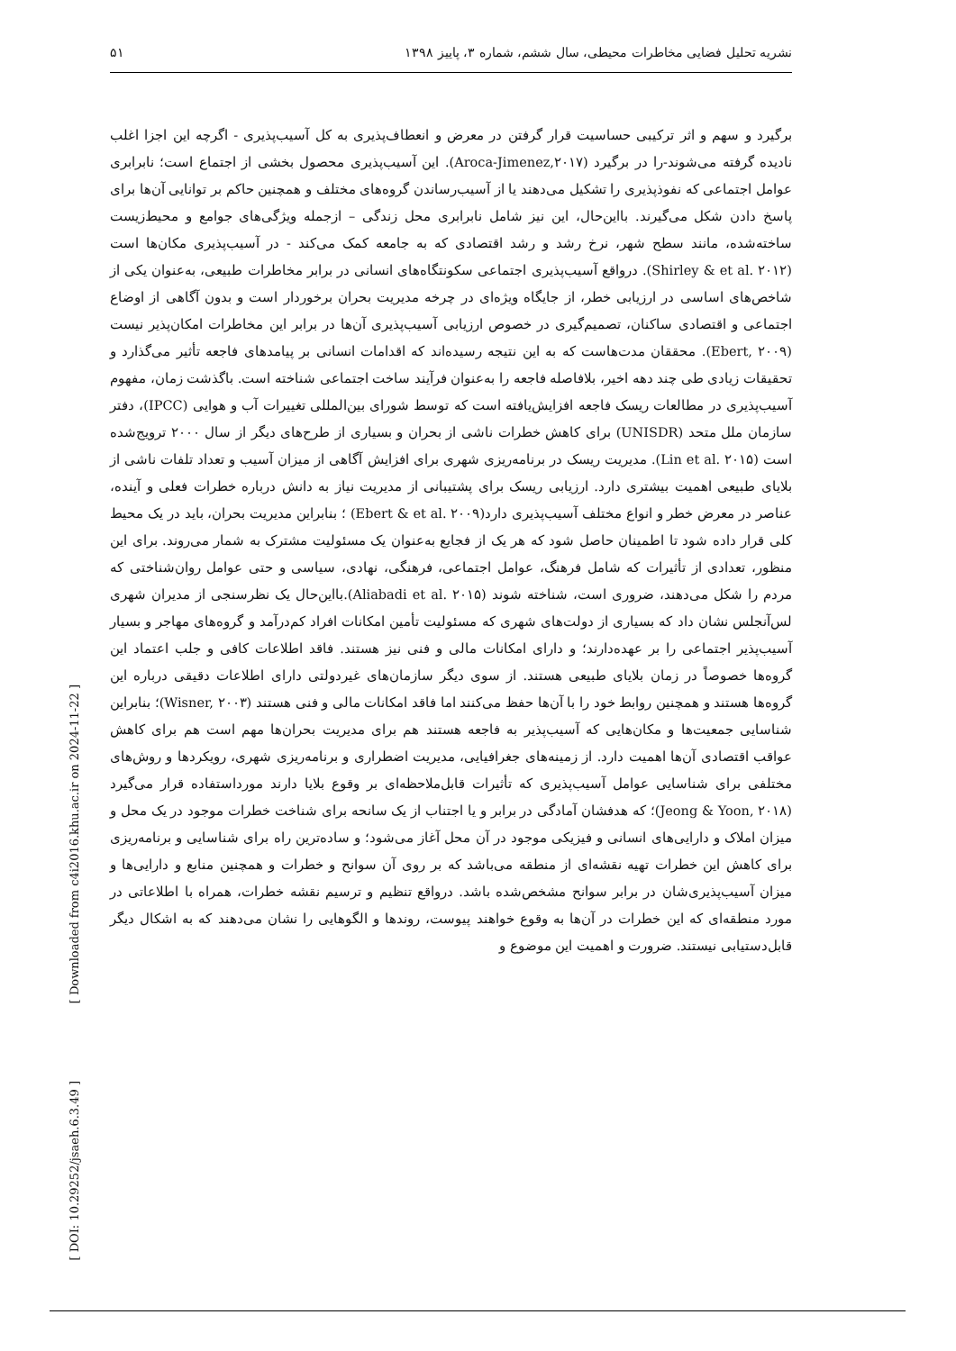نشریه تحلیل فضایی مخاطرات محیطی، سال ششم، شماره ۳، پاییز ۱۳۹۸ ۵۱
برگیرد و سهم و اثر ترکیبی حساسیت قرار گرفتن در معرض و انعطاف‌پذیری به کل آسیب‌پذیری - اگرچه این اجزا اغلب نادیده گرفته می‌شوند-را در برگیرد (Aroca-Jimenez,۲۰۱۷). این آسیب‌پذیری محصول بخشی از اجتماع است؛ نابرابری عوامل اجتماعی که نفوذپذیری را تشکیل می‌دهند یا از آسیب‌رساندن گروه‌های مختلف و همچنین حاکم بر توانایی آن‌ها برای پاسخ دادن شکل می‌گیرند. بااین‌حال، این نیز شامل نابرابری محل زندگی – ازجمله ویژگی‌های جوامع و محیط‌زیست ساخته‌شده، مانند سطح شهر، نرخ رشد و رشد اقتصادی که به جامعه کمک می‌کند - در آسیب‌پذیری مکان‌ها است (Shirley & et al. ۲۰۱۲). درواقع آسیب‌پذیری اجتماعی سکونتگاه‌های انسانی در برابر مخاطرات طبیعی، به‌عنوان یکی از شاخص‌های اساسی در ارزیابی خطر، از جایگاه ویژه‌ای در چرخه مدیریت بحران برخوردار است و بدون آگاهی از اوضاع اجتماعی و اقتصادی ساکنان، تصمیم‌گیری در خصوص ارزیابی آسیب‌پذیری آن‌ها در برابر این مخاطرات امکان‌پذیر نیست (Ebert, ۲۰۰۹). محققان مدت‌هاست که به این نتیجه رسیده‌اند که اقدامات انسانی بر پیامدهای فاجعه تأثیر می‌گذارد و تحقیقات زیادی طی چند دهه اخیر، بلافاصله فاجعه را به‌عنوان فرآیند ساخت اجتماعی شناخته است. باگذشت زمان، مفهوم آسیب‌پذیری در مطالعات ریسک فاجعه افزایش‌یافته است که توسط شورای بین‌المللی تغییرات آب و هوایی (IPCC)، دفتر سازمان ملل متحد (UNISDR) برای کاهش خطرات ناشی از بحران و بسیاری از طرح‌های دیگر از سال ۲۰۰۰ ترویج‌شده است (Lin et al. ۲۰۱۵). مدیریت ریسک در برنامه‌ریزی شهری برای افزایش آگاهی از میزان آسیب و تعداد تلفات ناشی از بلایای طبیعی اهمیت بیشتری دارد. ارزیابی ریسک برای پشتیبانی از مدیریت نیاز به دانش درباره خطرات فعلی و آینده، عناصر در معرض خطر و انواع مختلف آسیب‌پذیری دارد(Ebert & et al. ۲۰۰۹) ؛ بنابراین مدیریت بحران، باید در یک محیط کلی قرار داده شود تا اطمینان حاصل شود که هر یک از فجایع به‌عنوان یک مسئولیت مشترک به شمار می‌روند. برای این منظور، تعدادی از تأثیرات که شامل فرهنگ، عوامل اجتماعی، فرهنگی، نهادی، سیاسی و حتی عوامل روان‌شناختی که مردم را شکل می‌دهند، ضروری است، شناخته شوند (Aliabadi et al. ۲۰۱۵).بااین‌حال یک نظرسنجی از مدیران شهری لس‌آنجلس نشان داد که بسیاری از دولت‌های شهری که مسئولیت تأمین امکانات افراد کم‌درآمد و گروه‌های مهاجر و بسیار آسیب‌پذیر اجتماعی را بر عهده‌دارند؛ و دارای امکانات مالی و فنی نیز هستند. فاقد اطلاعات کافی و جلب اعتماد این گروه‌ها خصوصاً در زمان بلایای طبیعی هستند. از سوی دیگر سازمان‌های غیردولتی دارای اطلاعات دقیقی درباره این گروه‌ها هستند و همچنین روابط خود را با آن‌ها حفظ می‌کنند اما فاقد امکانات مالی و فنی هستند (Wisner, ۲۰۰۳)؛ بنابراین شناسایی جمعیت‌ها و مکان‌هایی که آسیب‌پذیر به فاجعه هستند هم برای مدیریت بحران‌ها مهم است هم برای کاهش عواقب اقتصادی آن‌ها اهمیت دارد. از زمینه‌های جغرافیایی، مدیریت اضطراری و برنامه‌ریزی شهری، رویکردها و روش‌های مختلفی برای شناسایی عوامل آسیب‌پذیری که تأثیرات قابل‌ملاحظه‌ای بر وقوع بلایا دارند مورداستفاده قرار می‌گیرد (Jeong & Yoon, ۲۰۱۸)؛ که هدفشان آمادگی در برابر و یا اجتناب از یک سانحه برای شناخت خطرات موجود در یک محل و میزان املاک و دارایی‌های انسانی و فیزیکی موجود در آن محل آغاز می‌شود؛ و ساده‌ترین راه برای شناسایی و برنامه‌ریزی برای کاهش این خطرات تهیه نقشه‌ای از منطقه می‌باشد که بر روی آن سوانح و خطرات و همچنین منابع و دارایی‌ها و میزان آسیب‌پذیری‌شان در برابر سوانح مشخص‌شده باشد. درواقع تنظیم و ترسیم نقشه خطرات، همراه با اطلاعاتی در مورد منطقه‌ای که این خطرات در آن‌ها به وقوع خواهند پیوست، روندها و الگوهایی را نشان می‌دهند که به اشکال دیگر قابل‌دستیابی نیستند. ضرورت و اهمیت این موضوع و
[ Downloaded from c4i2016.khu.ac.ir on 2024-11-22 ]
[ DOI: 10.29252/jsaeh.6.3.49 ]